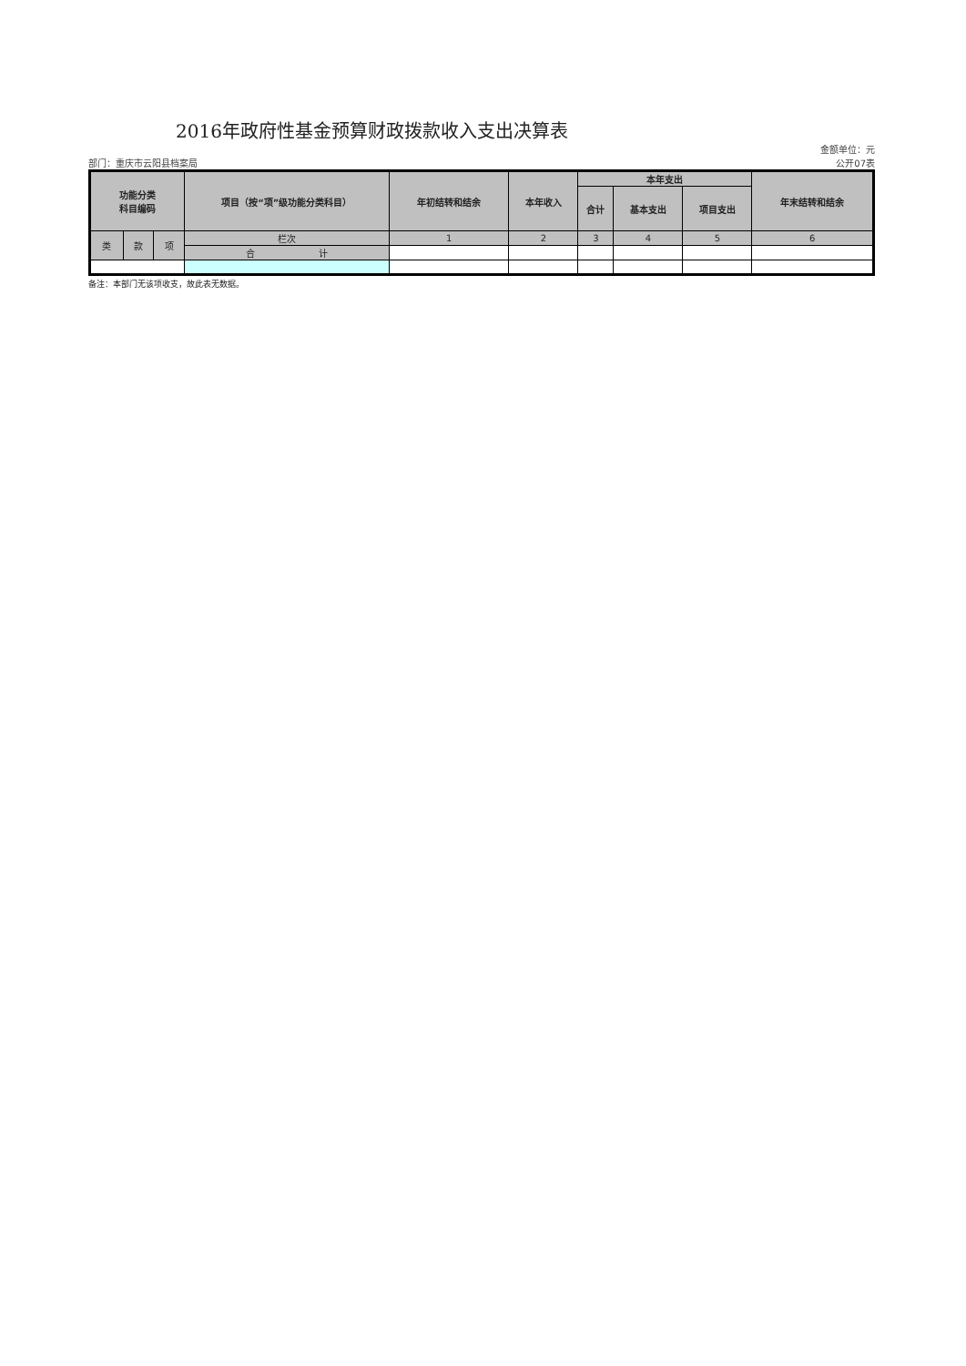2016年政府性基金预算财政拨款收入支出决算表
金额单位：元
部门：重庆市云阳县档案局 公开07表
| 功能分类 科目编码 | | | 项目（按“项”级功能分类科目） | 年初结转和结余 | 本年收入 | 本年支出 | | | 年末结转和结余 |
| --- | --- | --- | --- | --- | --- | --- | --- | --- | --- |
| | | | | | | 合计 | 基本支出 | 项目支出 | |
| 类 | 款 | 项 | 栏次 | 1 | 2 | 3 | 4 | 5 | 6 |
| | | | 合 计 | | | | | | |
备注：本部门无该项收支，故此表无数据。